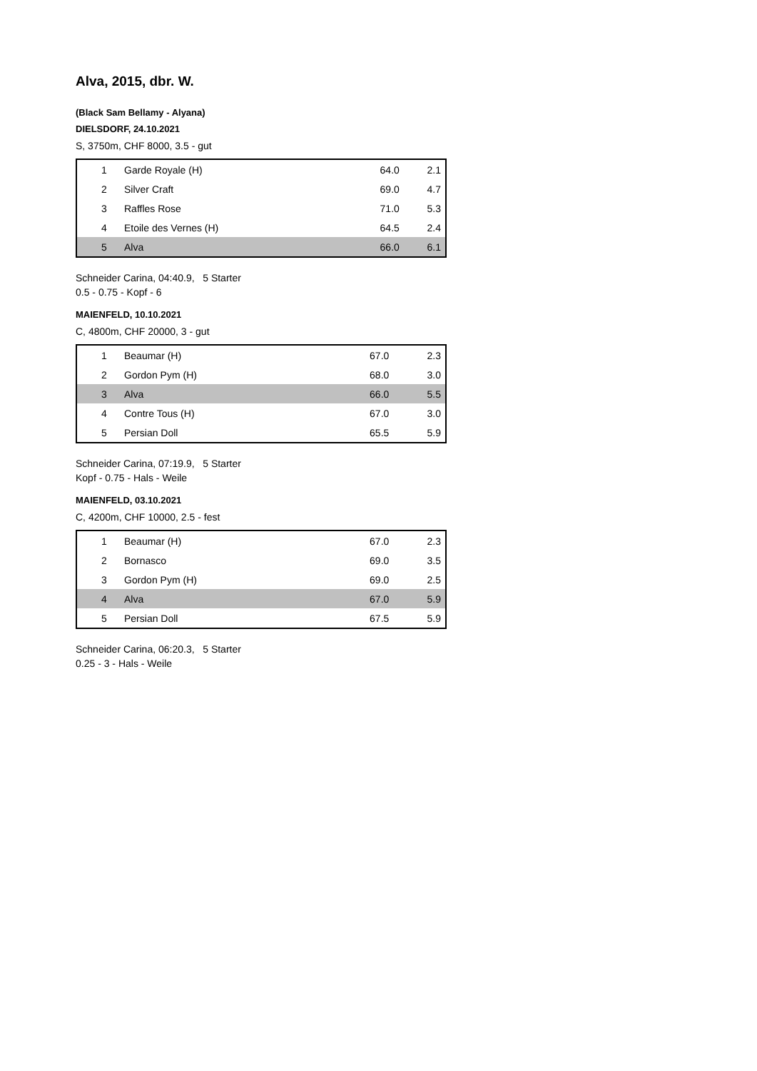Alva, 2015, dbr. W.
(Black Sam Bellamy - Alyana)
DIELSDORF, 24.10.2021
S, 3750m, CHF 8000, 3.5 - gut
| 1 | Garde Royale (H) | 64.0 | 2.1 |
| 2 | Silver Craft | 69.0 | 4.7 |
| 3 | Raffles Rose | 71.0 | 5.3 |
| 4 | Etoile des Vernes (H) | 64.5 | 2.4 |
| 5 | Alva | 66.0 | 6.1 |
Schneider Carina, 04:40.9, 5 Starter
0.5 - 0.75 - Kopf - 6
MAIENFELD, 10.10.2021
C, 4800m, CHF 20000, 3 - gut
| 1 | Beaumar (H) | 67.0 | 2.3 |
| 2 | Gordon Pym (H) | 68.0 | 3.0 |
| 3 | Alva | 66.0 | 5.5 |
| 4 | Contre Tous (H) | 67.0 | 3.0 |
| 5 | Persian Doll | 65.5 | 5.9 |
Schneider Carina, 07:19.9, 5 Starter
Kopf - 0.75 - Hals - Weile
MAIENFELD, 03.10.2021
C, 4200m, CHF 10000, 2.5 - fest
| 1 | Beaumar (H) | 67.0 | 2.3 |
| 2 | Bornasco | 69.0 | 3.5 |
| 3 | Gordon Pym (H) | 69.0 | 2.5 |
| 4 | Alva | 67.0 | 5.9 |
| 5 | Persian Doll | 67.5 | 5.9 |
Schneider Carina, 06:20.3, 5 Starter
0.25 - 3 - Hals - Weile